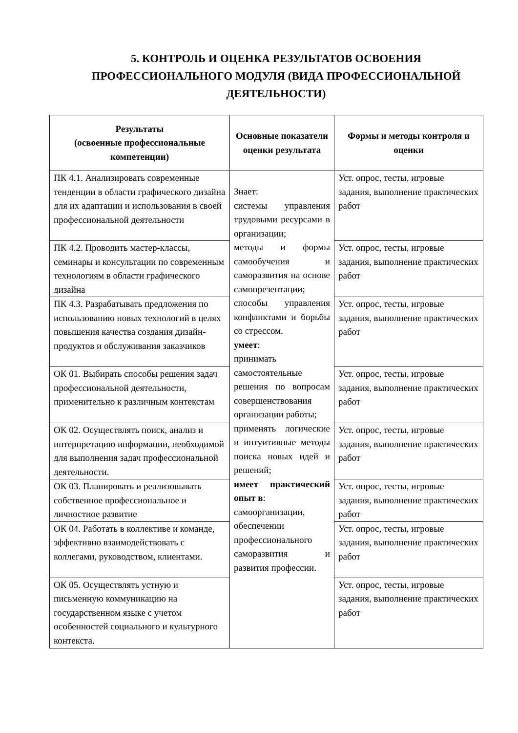5. КОНТРОЛЬ И ОЦЕНКА РЕЗУЛЬТАТОВ ОСВОЕНИЯ ПРОФЕССИОНАЛЬНОГО МОДУЛЯ (ВИДА ПРОФЕССИОНАЛЬНОЙ ДЕЯТЕЛЬНОСТИ)
| Результаты (освоенные профессиональные компетенции) | Основные показатели оценки результата | Формы и методы контроля и оценки |
| --- | --- | --- |
| ПК 4.1. Анализировать современные тенденции в области графического дизайна для их адаптации и использования в своей профессиональной деятельности | Знает: системы управления трудовыми ресурсами в организации; методы и формы самообучения и саморазвития на основе самопрезентации; способы управления конфликтами и борьбы со стрессом. умеет : принимать самостоятельные решения по вопросам совершенствования организации работы; применять логические и интуитивные методы поиска новых идей и решений; имеет практический опыт в : самоорганизации, обеспечении профессионального саморазвития и развития профессии. | Уст. опрос, тесты, игровые задания, выполнение практических работ |
| ПК 4.2. Проводить мастер-классы, семинары и консультации по современным технологиям в области графического дизайна | | Уст. опрос, тесты, игровые задания, выполнение практических работ |
| ПК 4.3. Разрабатывать предложения по использованию новых технологий в целях повышения качества создания дизайн-продуктов и обслуживания заказчиков | | Уст. опрос, тесты, игровые задания, выполнение практических работ |
| ОК 01. Выбирать способы решения задач профессиональной деятельности, применительно к различным контекстам | | Уст. опрос, тесты, игровые задания, выполнение практических работ |
| ОК 02. Осуществлять поиск, анализ и интерпретацию информации, необходимой для выполнения задач профессиональной деятельности. | | Уст. опрос, тесты, игровые задания, выполнение практических работ |
| ОК 03. Планировать и реализовывать собственное профессиональное и личностное развитие | | Уст. опрос, тесты, игровые задания, выполнение практических работ |
| ОК 04. Работать в коллективе и команде, эффективно взаимодействовать с коллегами, руководством, клиентами. | | Уст. опрос, тесты, игровые задания, выполнение практических работ |
| ОК 05. Осуществлять устную и письменную коммуникацию на государственном языке с учетом особенностей социального и культурного контекста. | | Уст. опрос, тесты, игровые задания, выполнение практических работ |